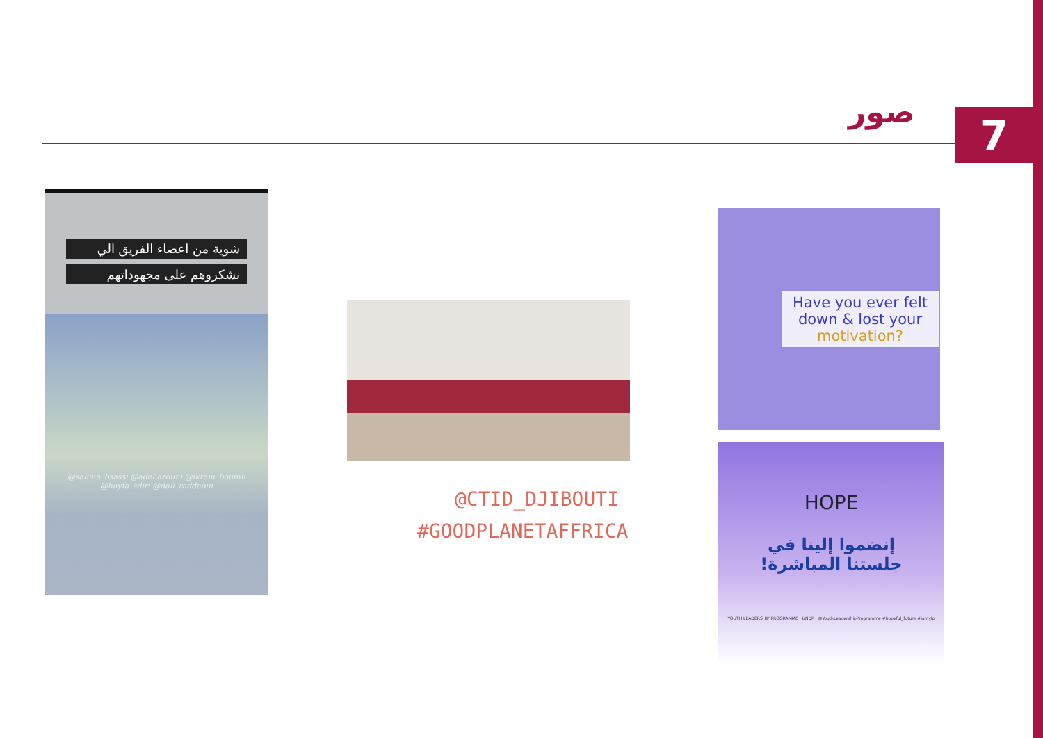صور 7
شوية من اعضاء الفريق الي
نشكروهم على مجهوداتهم
@salima_bsassi @adel.azouni @ikram_bouinli
@hayfa_sdiri @dali_raddaoui
@CTID_DJIBOUTI
#GOODPLANETAFFRICA
Have you ever felt down & lost your motivation?
HOPE
إنضموا إلينا في
جلستنا المباشرة!
YOUTH LEADERSHIP PROGRAMME UNDP @YouthLeadershipProgramme #hopeful_future #iamylp